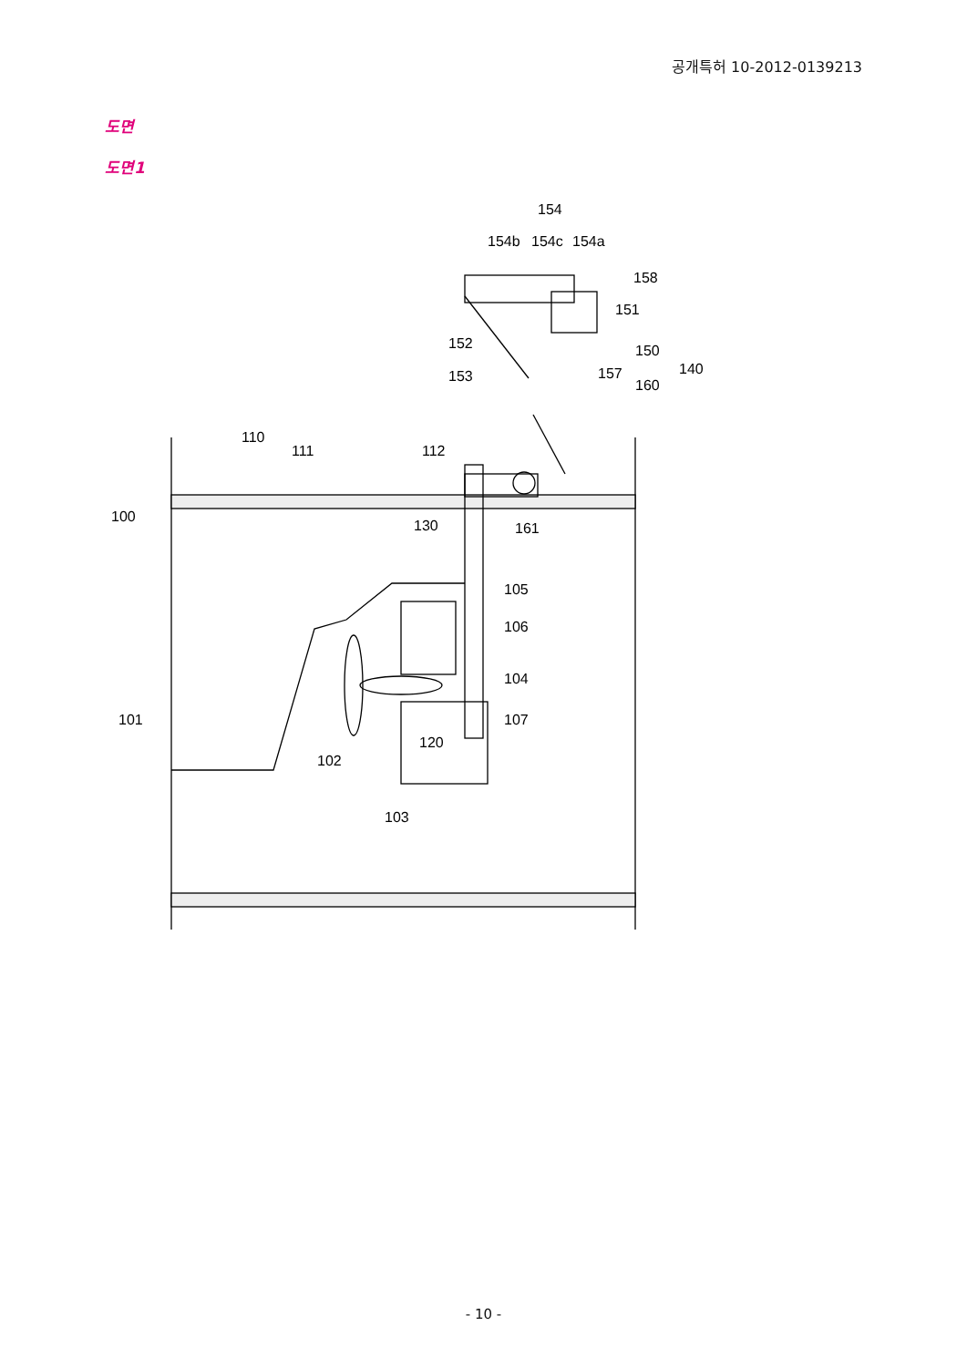공개특허 10-2012-0139213
도면
도면1
154
154b
154c
154a
158
151
150
140
160
152
153
157
110
111
112
100
130
161
105
106
104
107
120
101
102
103
- 10 -